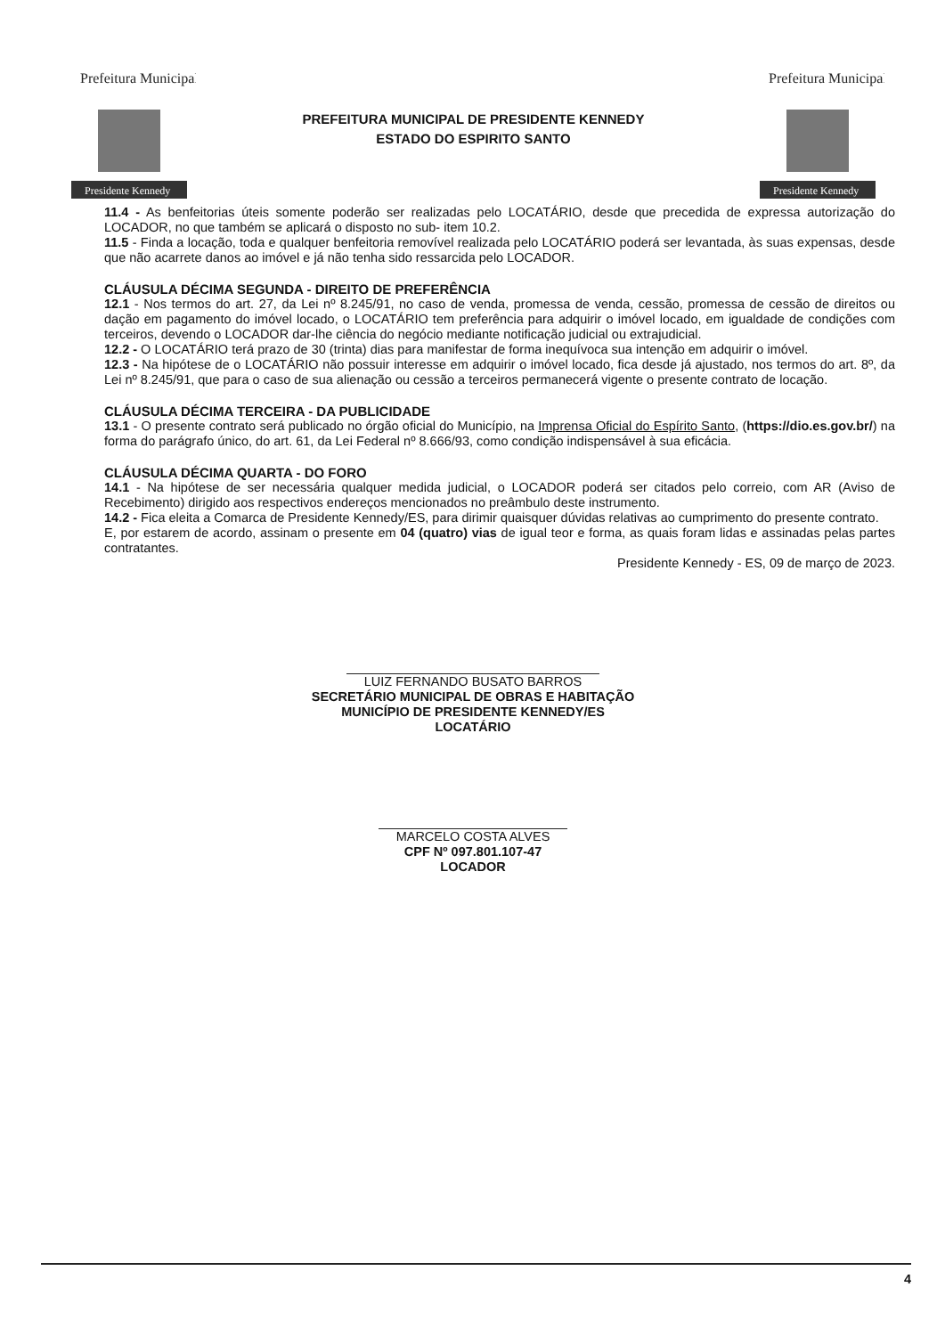Prefeitura Municipal
Presidente Kennedy
PREFEITURA MUNICIPAL DE PRESIDENTE KENNEDY
ESTADO DO ESPIRITO SANTO
Prefeitura Municipal
Presidente Kennedy
11.4 - As benfeitorias úteis somente poderão ser realizadas pelo LOCATÁRIO, desde que precedida de expressa autorização do LOCADOR, no que também se aplicará o disposto no sub- item 10.2.
11.5 - Finda a locação, toda e qualquer benfeitoria removível realizada pelo LOCATÁRIO poderá ser levantada, às suas expensas, desde que não acarrete danos ao imóvel e já não tenha sido ressarcida pelo LOCADOR.
CLÁUSULA DÉCIMA SEGUNDA - DIREITO DE PREFERÊNCIA
12.1 - Nos termos do art. 27, da Lei nº 8.245/91, no caso de venda, promessa de venda, cessão, promessa de cessão de direitos ou dação em pagamento do imóvel locado, o LOCATÁRIO tem preferência para adquirir o imóvel locado, em igualdade de condições com terceiros, devendo o LOCADOR dar-lhe ciência do negócio mediante notificação judicial ou extrajudicial.
12.2 - O LOCATÁRIO terá prazo de 30 (trinta) dias para manifestar de forma inequívoca sua intenção em adquirir o imóvel.
12.3 - Na hipótese de o LOCATÁRIO não possuir interesse em adquirir o imóvel locado, fica desde já ajustado, nos termos do art. 8º, da Lei nº 8.245/91, que para o caso de sua alienação ou cessão a terceiros permanecerá vigente o presente contrato de locação.
CLÁUSULA DÉCIMA TERCEIRA - DA PUBLICIDADE
13.1 - O presente contrato será publicado no órgão oficial do Município, na Imprensa Oficial do Espírito Santo, (https://dio.es.gov.br/) na forma do parágrafo único, do art. 61, da Lei Federal nº 8.666/93, como condição indispensável à sua eficácia.
CLÁUSULA DÉCIMA QUARTA - DO FORO
14.1 - Na hipótese de ser necessária qualquer medida judicial, o LOCADOR poderá ser citados pelo correio, com AR (Aviso de Recebimento) dirigido aos respectivos endereços mencionados no preâmbulo deste instrumento.
14.2 - Fica eleita a Comarca de Presidente Kennedy/ES, para dirimir quaisquer dúvidas relativas ao cumprimento do presente contrato.
E, por estarem de acordo, assinam o presente em 04 (quatro) vias de igual teor e forma, as quais foram lidas e assinadas pelas partes contratantes.
Presidente Kennedy - ES, 09 de março de 2023.
LUIZ FERNANDO BUSATO BARROS
SECRETÁRIO MUNICIPAL DE OBRAS E HABITAÇÃO
MUNICÍPIO DE PRESIDENTE KENNEDY/ES
LOCATÁRIO
MARCELO COSTA ALVES
CPF Nº 097.801.107-47
LOCADOR
4